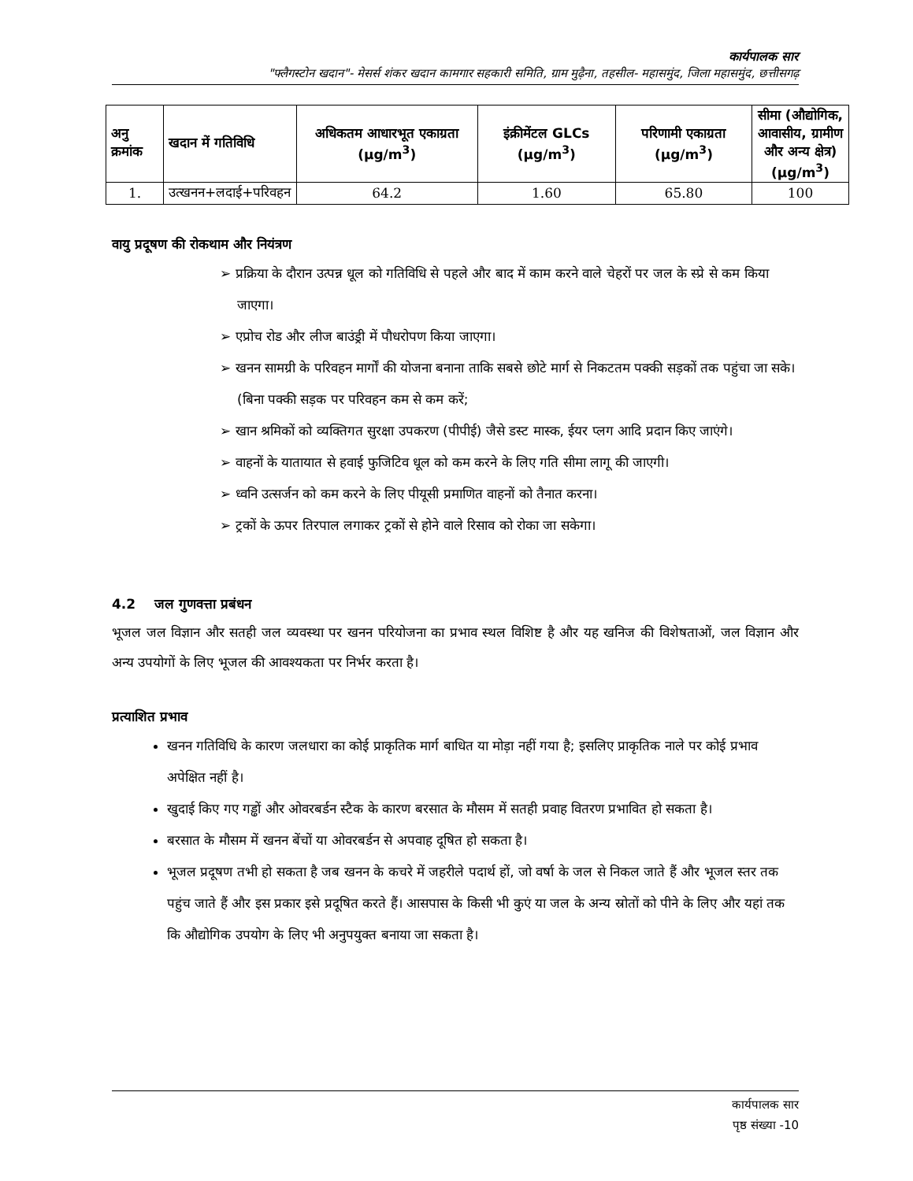कार्यपालक सार
"फ्लैगस्टोन खदान"- मेसर्स शंकर खदान कामगार सहकारी समिति, ग्राम मुढ़ैना, तहसील- महासमुंद, जिला महासमुंद, छत्तीसगढ़
| अनु क्रमांक | खदान में गतिविधि | अधिकतम आधारभूत एकाग्रता (μg/m<sup>3</sup>) | इंक्रीमेंटल GLCs (μg/m<sup>3</sup>) | परिणामी एकाग्रता (μg/m<sup>3</sup>) | सीमा (औद्योगिक, आवासीय, ग्रामीण और अन्य क्षेत्र) (μg/m<sup>3</sup>) |
| --- | --- | --- | --- | --- | --- |
| 1. | उत्खनन+लदाई+परिवहन | 64.2 | 1.60 | 65.80 | 100 |
वायु प्रदूषण की रोकथाम और नियंत्रण
➢ प्रक्रिया के दौरान उत्पन्न धूल को गतिविधि से पहले और बाद में काम करने वाले चेहरों पर जल के स्प्रे से कम किया जाएगा।
➢ एप्रोच रोड और लीज बाउंड्री में पौधरोपण किया जाएगा।
➢ खनन सामग्री के परिवहन मार्गों की योजना बनाना ताकि सबसे छोटे मार्ग से निकटतम पक्की सड़कों तक पहुंचा जा सके। (बिना पक्की सड़क पर परिवहन कम से कम करें;
➢ खान श्रमिकों को व्यक्तिगत सुरक्षा उपकरण (पीपीई) जैसे डस्ट मास्क, ईयर प्लग आदि प्रदान किए जाएंगे।
➢ वाहनों के यातायात से हवाई फुजिटिव धूल को कम करने के लिए गति सीमा लागू की जाएगी।
➢ ध्वनि उत्सर्जन को कम करने के लिए पीयूसी प्रमाणित वाहनों को तैनात करना।
➢ ट्रकों के ऊपर तिरपाल लगाकर ट्रकों से होने वाले रिसाव को रोका जा सकेगा।
4.2 जल गुणवत्ता प्रबंधन
भूजल जल विज्ञान और सतही जल व्यवस्था पर खनन परियोजना का प्रभाव स्थल विशिष्ट है और यह खनिज की विशेषताओं, जल विज्ञान और अन्य उपयोगों के लिए भूजल की आवश्यकता पर निर्भर करता है।
प्रत्याशित प्रभाव
खनन गतिविधि के कारण जलधारा का कोई प्राकृतिक मार्ग बाधित या मोड़ा नहीं गया है; इसलिए प्राकृतिक नाले पर कोई प्रभाव अपेक्षित नहीं है।
खुदाई किए गए गड्ढों और ओवरबर्डन स्टैक के कारण बरसात के मौसम में सतही प्रवाह वितरण प्रभावित हो सकता है।
बरसात के मौसम में खनन बेंचों या ओवरबर्डन से अपवाह दूषित हो सकता है।
भूजल प्रदूषण तभी हो सकता है जब खनन के कचरे में जहरीले पदार्थ हों, जो वर्षा के जल से निकल जाते हैं और भूजल स्तर तक पहुंच जाते हैं और इस प्रकार इसे प्रदूषित करते हैं। आसपास के किसी भी कुएं या जल के अन्य स्रोतों को पीने के लिए और यहां तक कि औद्योगिक उपयोग के लिए भी अनुपयुक्त बनाया जा सकता है।
कार्यपालक सार
पृष्ठ संख्या -10